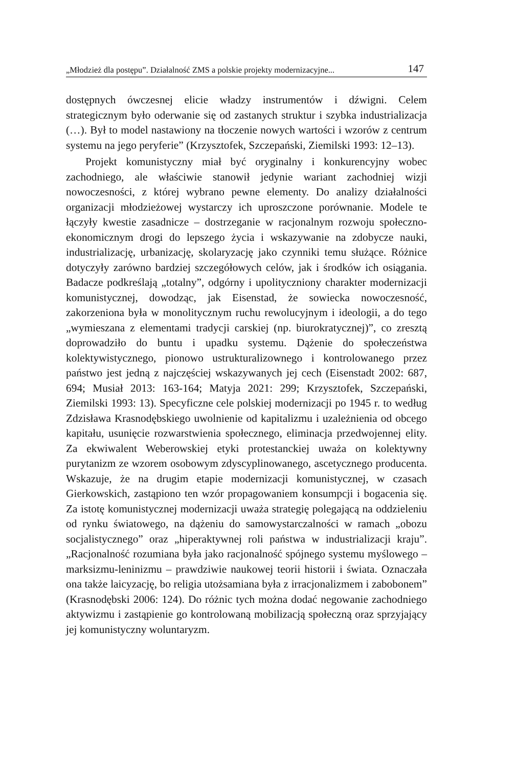„Młodzież dla postępu”. Działalność ZMS a polskie projekty modernizacyjne... 147
dostępnych ówczesnej elicie władzy instrumentów i dźwigni. Celem strategicznym było oderwanie się od zastanych struktur i szybka industrializacja (…). Był to model nastawiony na tłoczenie nowych wartości i wzorów z centrum systemu na jego peryferie” (Krzysztofek, Szczepański, Ziemilski 1993: 12–13).
Projekt komunistyczny miał być oryginalny i konkurencyjny wobec zachodniego, ale właściwie stanowił jedynie wariant zachodniej wizji nowoczesności, z której wybrano pewne elementy. Do analizy działalności organizacji młodzieżowej wystarczy ich uproszczone porównanie. Modele te łączyły kwestie zasadnicze – dostrzeganie w racjonalnym rozwoju społeczno-ekonomicznym drogi do lepszego życia i wskazywanie na zdobycze nauki, industrializację, urbanizację, skolaryzację jako czynniki temu służące. Różnice dotyczyły zarówno bardziej szczegółowych celów, jak i środków ich osiągania. Badacze podkreślają „totalny”, odgórny i upolityczniony charakter modernizacji komunistycznej, dowodząc, jak Eisenstad, że sowiecka nowoczesność, zakorzeniona była w monolitycznym ruchu rewolucyjnym i ideologii, a do tego „wymieszana z elementami tradycji carskiej (np. biurokratycznej)”, co zresztą doprowadziło do buntu i upadku systemu. Dążenie do społeczeństwa kolektywistycznego, pionowo ustrukturalizownego i kontrolowanego przez państwo jest jedną z najczęściej wskazywanych jej cech (Eisenstadt 2002: 687, 694; Musiał 2013: 163-164; Matyja 2021: 299; Krzysztofek, Szczepański, Ziemilski 1993: 13). Specyficzne cele polskiej modernizacji po 1945 r. to według Zdzisława Krasnodębskiego uwolnienie od kapitalizmu i uzależnienia od obcego kapitału, usunięcie rozwarstwienia społecznego, eliminacja przedwojennej elity. Za ekwiwalent Weberowskiej etyki protestanckiej uważa on kolektywny purytanizm ze wzorem osobowym zdyscyplinowanego, ascetycznego producenta. Wskazuje, że na drugim etapie modernizacji komunistycznej, w czasach Gierkowskich, zastąpiono ten wzór propagowaniem konsumpcji i bogacenia się. Za istotę komunistycznej modernizacji uważa strategię polegającą na oddzieleniu od rynku światowego, na dążeniu do samowystarczalności w ramach „obozu socjalistycznego” oraz „hiperaktywnej roli państwa w industrializacji kraju”. „Racjonalność rozumiana była jako racjonalność spójnego systemu myślowego – marksizmu-leninizmu – prawdziwie naukowej teorii historii i świata. Oznaczała ona także laicyzację, bo religia utożsamiana była z irracjonalizmem i zabobonem” (Krasnodębski 2006: 124). Do różnic tych można dodać negowanie zachodniego aktywizmu i zastąpienie go kontrolowaną mobilizacją społeczną oraz sprzyjający jej komunistyczny woluntaryzm.